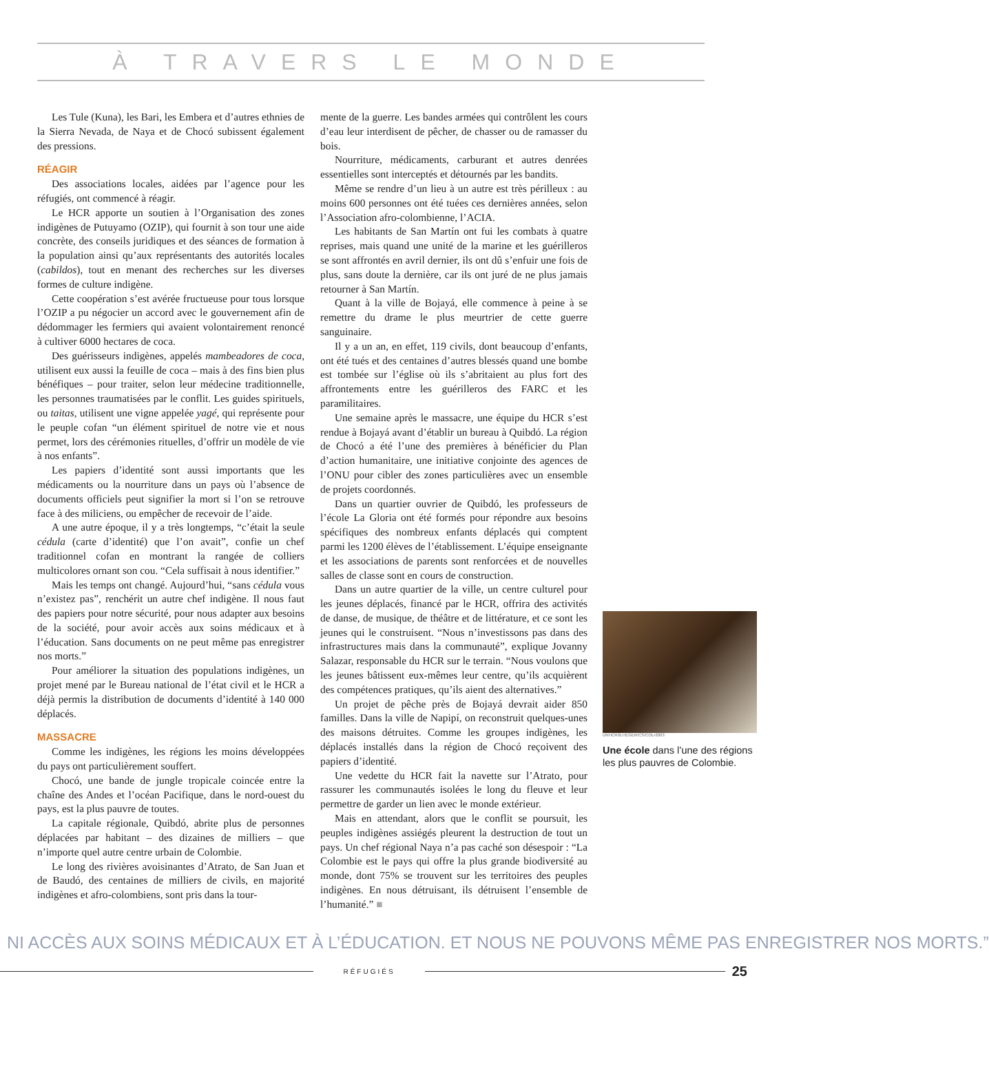À TRAVERS LE MONDE
Les Tule (Kuna), les Bari, les Embera et d’autres ethnies de la Sierra Nevada, de Naya et de Chocó subissent également des pressions.
RÉAGIR
Des associations locales, aidées par l’agence pour les réfugiés, ont commencé à réagir.
Le HCR apporte un soutien à l’Organisation des zones indigènes de Putuyamo (OZIP), qui fournit à son tour une aide concrète, des conseils juridiques et des séances de formation à la population ainsi qu’aux représentants des autorités locales (cabildos), tout en menant des recherches sur les diverses formes de culture indigène.
Cette coopération s’est avérée fructueuse pour tous lorsque l’OZIP a pu négocier un accord avec le gouvernement afin de dédommager les fermiers qui avaient volontairement renoncé à cultiver 6000 hectares de coca.
Des guérisseurs indigènes, appelés mambeadores de coca, utilisent eux aussi la feuille de coca – mais à des fins bien plus bénéfiques – pour traiter, selon leur médecine traditionnelle, les personnes traumatisées par le conflit. Les guides spirituels, ou taitas, utilisent une vigne appelée yagé, qui représente pour le peuple cofan “un élément spirituel de notre vie et nous permet, lors des cérémonies rituelles, d’offrir un modèle de vie à nos enfants”.
Les papiers d’identité sont aussi importants que les médicaments ou la nourriture dans un pays où l’absence de documents officiels peut signifier la mort si l’on se retrouve face à des miliciens, ou empêcher de recevoir de l’aide.
A une autre époque, il y a très longtemps, “c’était la seule cédula (carte d’identité) que l’on avait”, confie un chef traditionnel cofan en montrant la rangée de colliers multicolores ornant son cou. “Cela suffisait à nous identifier.”
Mais les temps ont changé. Aujourd’hui, “sans cédula vous n’existez pas”, renchérit un autre chef indigène. Il nous faut des papiers pour notre sécurité, pour nous adapter aux besoins de la société, pour avoir accès aux soins médicaux et à l’éducation. Sans documents on ne peut même pas enregistrer nos morts.”
Pour améliorer la situation des populations indigènes, un projet mené par le Bureau national de l’état civil et le HCR a déjà permis la distribution de documents d’identité à 140 000 déplacés.
MASSACRE
Comme les indigènes, les régions les moins développées du pays ont particulièrement souffert.
Chocó, une bande de jungle tropicale coincée entre la chaîne des Andes et l’océan Pacifique, dans le nord-ouest du pays, est la plus pauvre de toutes.
La capitale régionale, Quibdó, abrite plus de personnes déplacées par habitant – des dizaines de milliers – que n’importe quel autre centre urbain de Colombie.
Le long des rivières avoisinantes d’Atrato, de San Juan et de Baudó, des centaines de milliers de civils, en majorité indigènes et afro-colombiens, sont pris dans la tour-
mente de la guerre. Les bandes armées qui contrôlent les cours d’eau leur interdisent de pêcher, de chasser ou de ramasser du bois.
Nourriture, médicaments, carburant et autres denrées essentielles sont interceptés et détournés par les bandits.
Même se rendre d’un lieu à un autre est très périlleux : au moins 600 personnes ont été tuées ces dernières années, selon l’Association afro-colombienne, l’ACIA.
Les habitants de San Martín ont fui les combats à quatre reprises, mais quand une unité de la marine et les guérilleros se sont affrontés en avril dernier, ils ont dû s’enfuir une fois de plus, sans doute la dernière, car ils ont juré de ne plus jamais retourner à San Martín.
Quant à la ville de Bojayá, elle commence à peine à se remettre du drame le plus meurtrier de cette guerre sanguinaire.
Il y a un an, en effet, 119 civils, dont beaucoup d’enfants, ont été tués et des centaines d’autres blessés quand une bombe est tombée sur l’église où ils s’abritaient au plus fort des affrontements entre les guérilleros des FARC et les paramilitaires.
Une semaine après le massacre, une équipe du HCR s’est rendue à Bojayá avant d’établir un bureau à Quibdó. La région de Chocó a été l’une des premières à bénéficier du Plan d’action humanitaire, une initiative conjointe des agences de l’ONU pour cibler des zones particulières avec un ensemble de projets coordonnés.
Dans un quartier ouvrier de Quibdó, les professeurs de l’école La Gloria ont été formés pour répondre aux besoins spécifiques des nombreux enfants déplacés qui comptent parmi les 1200 élèves de l’établissement. L’équipe enseignante et les associations de parents sont renforcées et de nouvelles salles de classe sont en cours de construction.
Dans un autre quartier de la ville, un centre culturel pour les jeunes déplacés, financé par le HCR, offrira des activités de danse, de musique, de théâtre et de littérature, et ce sont les jeunes qui le construisent. “Nous n’investissons pas dans des infrastructures mais dans la communauté”, explique Jovanny Salazar, responsable du HCR sur le terrain. “Nous voulons que les jeunes bâtissent eux-mêmes leur centre, qu’ils acquièrent des compétences pratiques, qu’ils aient des alternatives.”
Un projet de pêche près de Bojayá devrait aider 850 familles. Dans la ville de Napipí, on reconstruit quelques-unes des maisons détruites. Comme les groupes indigènes, les déplacés installés dans la région de Chocó reçoivent des papiers d’identité.
Une vedette du HCR fait la navette sur l’Atrato, pour rassurer les communautés isolées le long du fleuve et leur permettre de garder un lien avec le monde extérieur.
Mais en attendant, alors que le conflit se poursuit, les peuples indigènes assiégés pleurent la destruction de tout un pays. Un chef régional Naya n’a pas caché son désespoir : “La Colombie est le pays qui offre la plus grande biodiversité au monde, dont 75% se trouvent sur les territoires des peuples indigènes. En nous détruisant, ils détruisent l’ensemble de l’humanité.” ■
UNHCR/B.HEGER/CS/COL•2003
Une école dans l’une des régions les plus pauvres de Colombie.
NI ACCÈS AUX SOINS MÉDICAUX ET À L’ÉDUCATION. ET NOUS NE POUVONS MÊME PAS ENREGISTRER NOS MORTS.”
RÉFUGIÉS
25